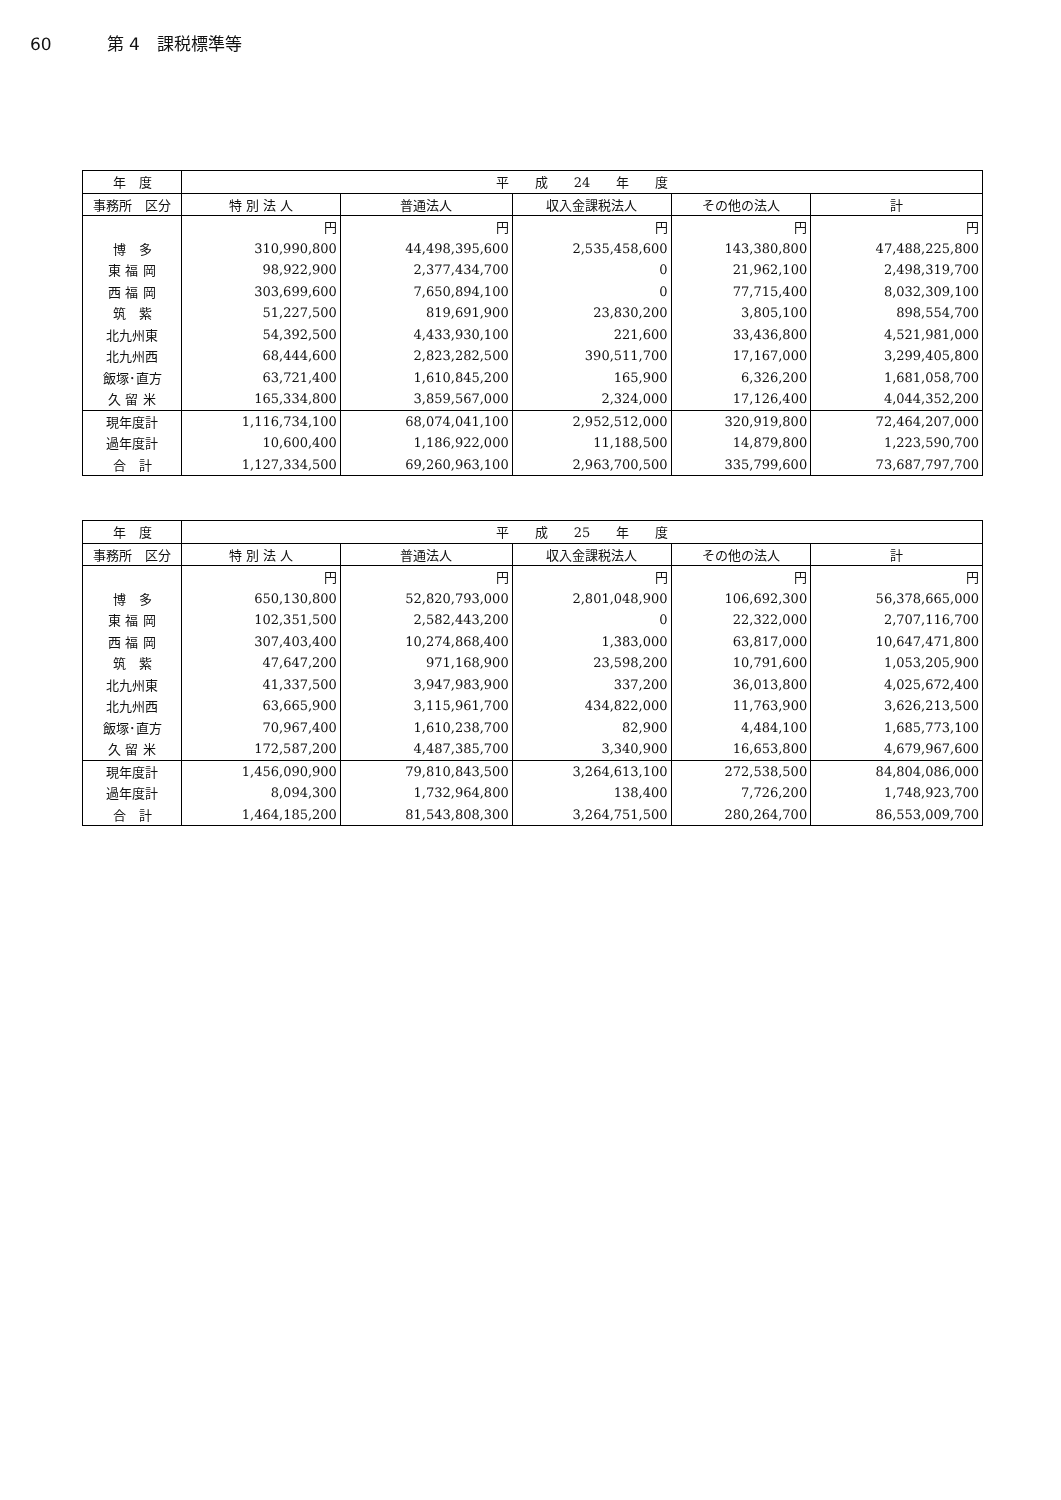60 第 4　課税標準等
| 年 度 | 平 成 24 年 度 | | | | |
| --- | --- | --- | --- | --- | --- |
| 事務所 区分 | 特 別 法 人 | 普通法人 | 収入金課税法人 | その他の法人 | 計 |
| | 円 | 円 | 円 | 円 | 円 |
| 博 多 | 310,990,800 | 44,498,395,600 | 2,535,458,600 | 143,380,800 | 47,488,225,800 |
| 東 福 岡 | 98,922,900 | 2,377,434,700 | 0 | 21,962,100 | 2,498,319,700 |
| 西 福 岡 | 303,699,600 | 7,650,894,100 | 0 | 77,715,400 | 8,032,309,100 |
| 筑 紫 | 51,227,500 | 819,691,900 | 23,830,200 | 3,805,100 | 898,554,700 |
| 北九州東 | 54,392,500 | 4,433,930,100 | 221,600 | 33,436,800 | 4,521,981,000 |
| 北九州西 | 68,444,600 | 2,823,282,500 | 390,511,700 | 17,167,000 | 3,299,405,800 |
| 飯塚･直方 | 63,721,400 | 1,610,845,200 | 165,900 | 6,326,200 | 1,681,058,700 |
| 久 留 米 | 165,334,800 | 3,859,567,000 | 2,324,000 | 17,126,400 | 4,044,352,200 |
| 現年度計 | 1,116,734,100 | 68,074,041,100 | 2,952,512,000 | 320,919,800 | 72,464,207,000 |
| 過年度計 | 10,600,400 | 1,186,922,000 | 11,188,500 | 14,879,800 | 1,223,590,700 |
| 合 計 | 1,127,334,500 | 69,260,963,100 | 2,963,700,500 | 335,799,600 | 73,687,797,700 |
| 年 度 | 平 成 25 年 度 | | | | |
| --- | --- | --- | --- | --- | --- |
| 事務所 区分 | 特 別 法 人 | 普通法人 | 収入金課税法人 | その他の法人 | 計 |
| | 円 | 円 | 円 | 円 | 円 |
| 博 多 | 650,130,800 | 52,820,793,000 | 2,801,048,900 | 106,692,300 | 56,378,665,000 |
| 東 福 岡 | 102,351,500 | 2,582,443,200 | 0 | 22,322,000 | 2,707,116,700 |
| 西 福 岡 | 307,403,400 | 10,274,868,400 | 1,383,000 | 63,817,000 | 10,647,471,800 |
| 筑 紫 | 47,647,200 | 971,168,900 | 23,598,200 | 10,791,600 | 1,053,205,900 |
| 北九州東 | 41,337,500 | 3,947,983,900 | 337,200 | 36,013,800 | 4,025,672,400 |
| 北九州西 | 63,665,900 | 3,115,961,700 | 434,822,000 | 11,763,900 | 3,626,213,500 |
| 飯塚･直方 | 70,967,400 | 1,610,238,700 | 82,900 | 4,484,100 | 1,685,773,100 |
| 久 留 米 | 172,587,200 | 4,487,385,700 | 3,340,900 | 16,653,800 | 4,679,967,600 |
| 現年度計 | 1,456,090,900 | 79,810,843,500 | 3,264,613,100 | 272,538,500 | 84,804,086,000 |
| 過年度計 | 8,094,300 | 1,732,964,800 | 138,400 | 7,726,200 | 1,748,923,700 |
| 合 計 | 1,464,185,200 | 81,543,808,300 | 3,264,751,500 | 280,264,700 | 86,553,009,700 |